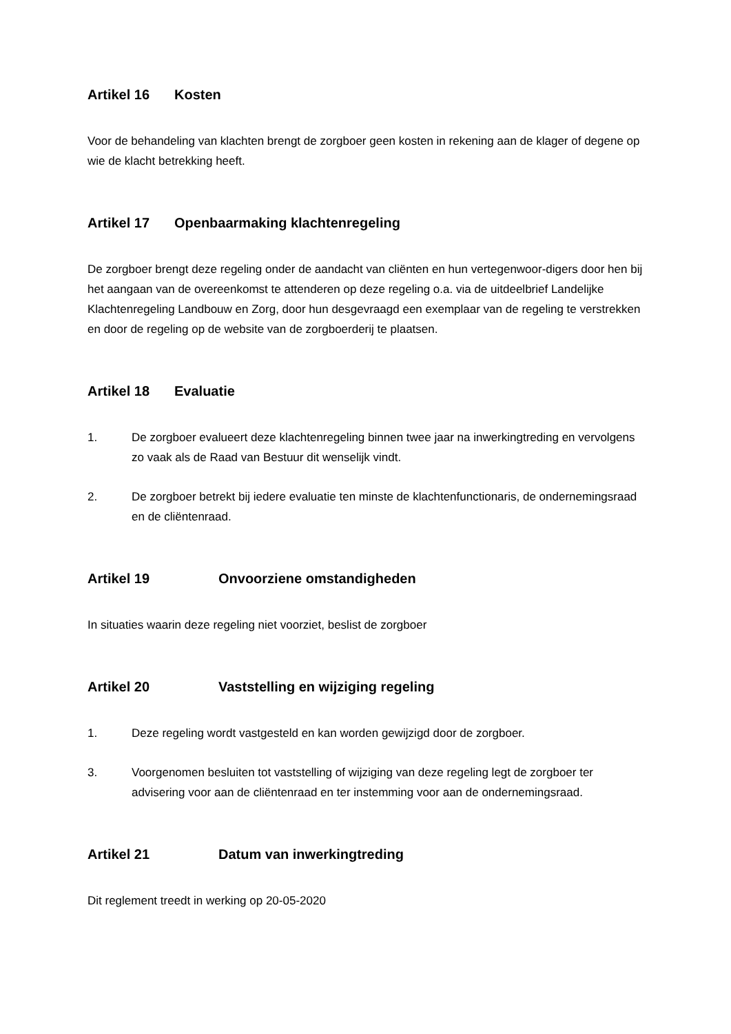Artikel 16 Kosten
Voor de behandeling van klachten brengt de zorgboer geen kosten in rekening aan de klager of degene op wie de klacht betrekking heeft.
Artikel 17 Openbaarmaking klachtenregeling
De zorgboer brengt deze regeling onder de aandacht van cliënten en hun vertegenwoor-digers door hen bij het aangaan van de overeenkomst te attenderen op deze regeling o.a. via de uitdeelbrief Landelijke Klachtenregeling Landbouw en Zorg, door hun desgevraagd een exemplaar van de regeling te verstrekken en door de regeling op de website van de zorgboerderij te plaatsen.
Artikel 18 Evaluatie
1. De zorgboer evalueert deze klachtenregeling binnen twee jaar na inwerkingtreding en vervolgens zo vaak als de Raad van Bestuur dit wenselijk vindt.
2. De zorgboer betrekt bij iedere evaluatie ten minste de klachtenfunctionaris, de ondernemingsraad en de cliëntenraad.
Artikel 19 Onvoorziene omstandigheden
In situaties waarin deze regeling niet voorziet, beslist de zorgboer
Artikel 20 Vaststelling en wijziging regeling
1. Deze regeling wordt vastgesteld en kan worden gewijzigd door de zorgboer.
3. Voorgenomen besluiten tot vaststelling of wijziging van deze regeling legt de zorgboer ter advisering voor aan de cliëntenraad en ter instemming voor aan de ondernemingsraad.
Artikel 21 Datum van inwerkingtreding
Dit reglement treedt in werking op 20-05-2020